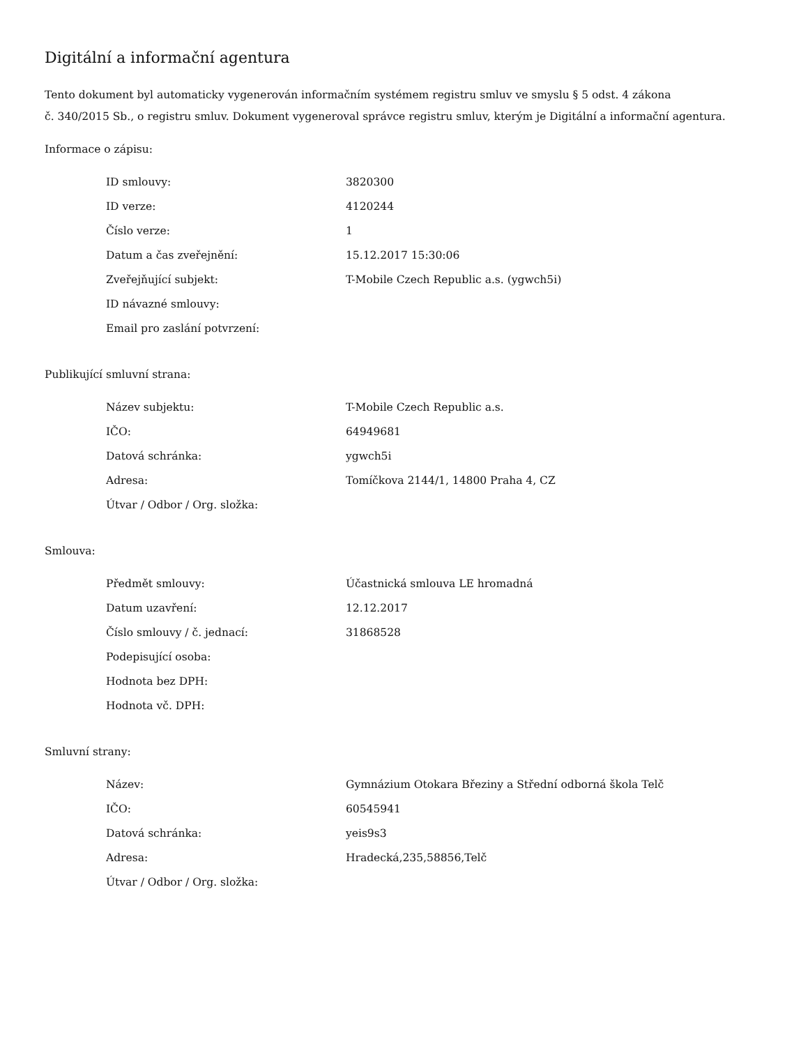Digitální a informační agentura
Tento dokument byl automaticky vygenerován informačním systémem registru smluv ve smyslu § 5 odst. 4 zákona
č. 340/2015 Sb., o registru smluv. Dokument vygeneroval správce registru smluv, kterým je Digitální a informační agentura.
Informace o zápisu:
| ID smlouvy: | 3820300 |
| ID verze: | 4120244 |
| Číslo verze: | 1 |
| Datum a čas zveřejnění: | 15.12.2017 15:30:06 |
| Zveřejňující subjekt: | T-Mobile Czech Republic a.s. (ygwch5i) |
| ID návazné smlouvy: | |
| Email pro zaslání potvrzení: | |
Publikující smluvní strana:
| Název subjektu: | T-Mobile Czech Republic a.s. |
| IČO: | 64949681 |
| Datová schránka: | ygwch5i |
| Adresa: | Tomíčkova 2144/1, 14800 Praha 4, CZ |
| Útvar / Odbor / Org. složka: | |
Smlouva:
| Předmět smlouvy: | Účastnická smlouva LE hromadná |
| Datum uzavření: | 12.12.2017 |
| Číslo smlouvy / č. jednací: | 31868528 |
| Podepisující osoba: | |
| Hodnota bez DPH: | |
| Hodnota vč. DPH: | |
Smluvní strany:
| Název: | Gymnázium Otokara Březiny a Střední odborná škola Telč |
| IČO: | 60545941 |
| Datová schránka: | yeis9s3 |
| Adresa: | Hradecká,235,58856,Telč |
| Útvar / Odbor / Org. složka: | |